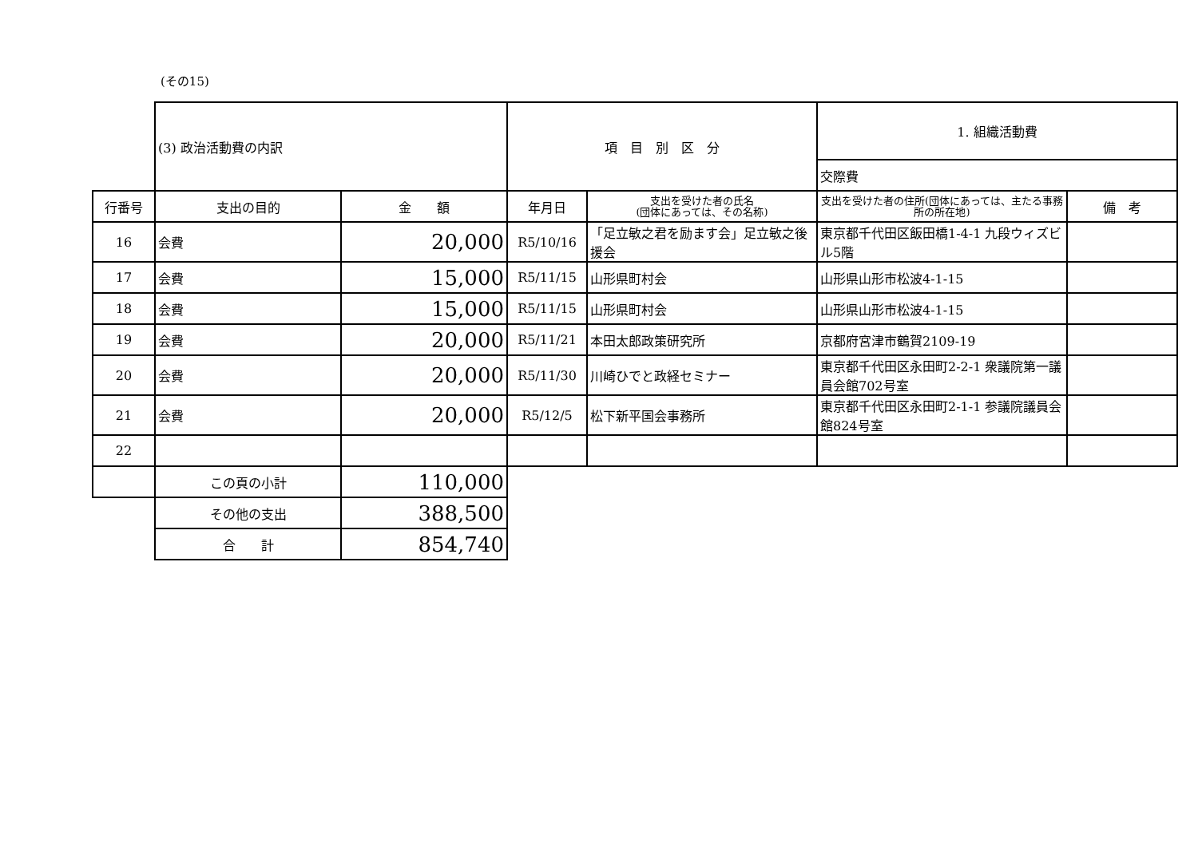(その15)
| | (3) 政治活動費の内訳 | | 項 目 別 区 分 | | 1. 組織活動費 | |
| | | | | | 交際費 | |
| 行番号 | 支出の目的 | 金 額 | 年月日 | 支出を受けた者の氏名 (団体にあっては、その名称) | 支出を受けた者の住所(団体にあっては、主たる事務所の所在地) | 備 考 |
| 16 | 会費 | 20,000 | R5/10/16 | 「足立敏之君を励ます会」足立敏之後援会 | 東京都千代田区飯田橋1-4-1 九段ウィズビル5階 | |
| 17 | 会費 | 15,000 | R5/11/15 | 山形県町村会 | 山形県山形市松波4-1-15 | |
| 18 | 会費 | 15,000 | R5/11/15 | 山形県町村会 | 山形県山形市松波4-1-15 | |
| 19 | 会費 | 20,000 | R5/11/21 | 本田太郎政策研究所 | 京都府宮津市鶴賀2109-19 | |
| 20 | 会費 | 20,000 | R5/11/30 | 川崎ひでと政経セミナー | 東京都千代田区永田町2-2-1 衆議院第一議員会館702号室 | |
| 21 | 会費 | 20,000 | R5/12/5 | 松下新平国会事務所 | 東京都千代田区永田町2-1-1 参議院議員会館824号室 | |
| 22 | | | | | | |
| | この頁の小計 | 110,000 | | | | |
| | その他の支出 | 388,500 | | | | |
| | 合 計 | 854,740 | | | | |